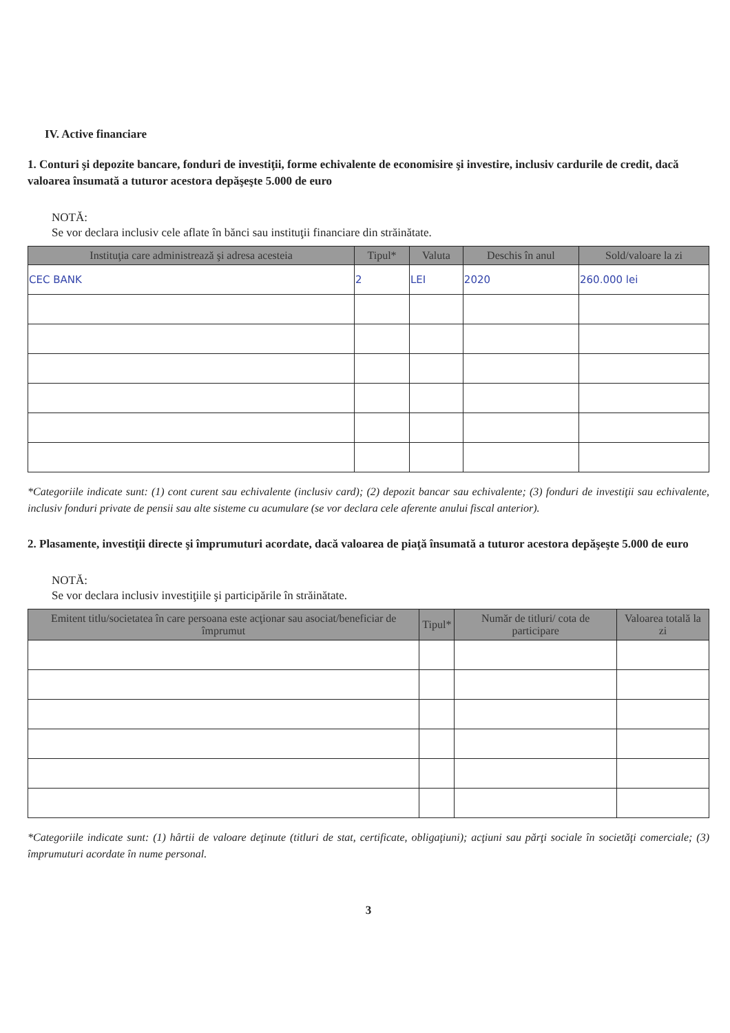IV. Active financiare
1. Conturi şi depozite bancare, fonduri de investiţii, forme echivalente de economisire şi investire, inclusiv cardurile de credit, dacă valoarea însumată a tuturor acestora depăşeşte 5.000 de euro
NOTĂ:
Se vor declara inclusiv cele aflate în bănci sau instituţii financiare din străinătate.
| Instituţia care administrează şi adresa acesteia | Tipul* | Valuta | Deschis în anul | Sold/valoare la zi |
| --- | --- | --- | --- | --- |
| CEC BANK | 2 | LEI | 2020 | 260.000 lei |
*Categoriile indicate sunt: (1) cont curent sau echivalente (inclusiv card); (2) depozit bancar sau echivalente; (3) fonduri de investiţii sau echivalente, inclusiv fonduri private de pensii sau alte sisteme cu acumulare (se vor declara cele aferente anului fiscal anterior).
2. Plasamente, investiţii directe şi împrumuturi acordate, dacă valoarea de piaţă însumată a tuturor acestora depăşeşte 5.000 de euro
NOTĂ:
Se vor declara inclusiv investiţiile şi participările în străinătate.
| Emitent titlu/societatea în care persoana este acţionar sau asociat/beneficiar de împrumut | Tipul* | Număr de titluri/ cota de participare | Valoarea totală la zi |
| --- | --- | --- | --- |
*Categoriile indicate sunt: (1) hârtii de valoare deţinute (titluri de stat, certificate, obligaţiuni); acţiuni sau părţi sociale în societăţi comerciale; (3) împrumuturi acordate în nume personal.
3